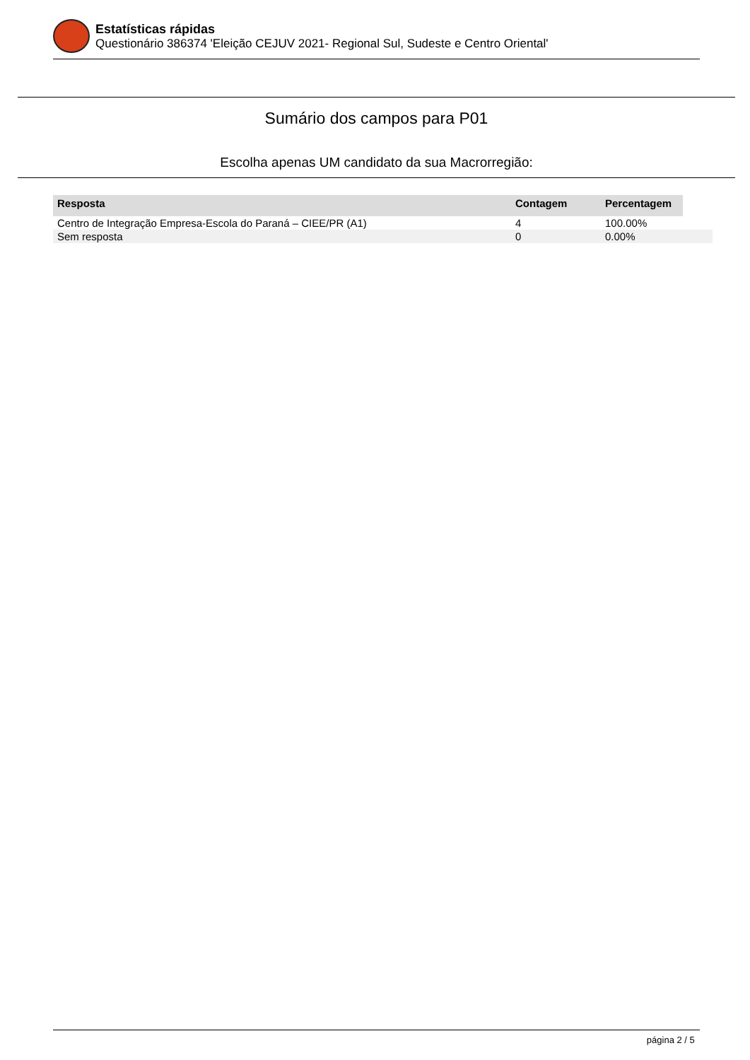Estatísticas rápidas
Questionário 386374 'Eleição CEJUV 2021- Regional Sul, Sudeste e Centro Oriental'
Sumário dos campos para P01
Escolha apenas UM candidato da sua Macrorregião:
| Resposta | Contagem | Percentagem | |
| --- | --- | --- | --- |
| Centro de Integração Empresa-Escola do Paraná – CIEE/PR (A1) | 4 | 100.00% | |
| Sem resposta | 0 | 0.00% | |
página 2 / 5